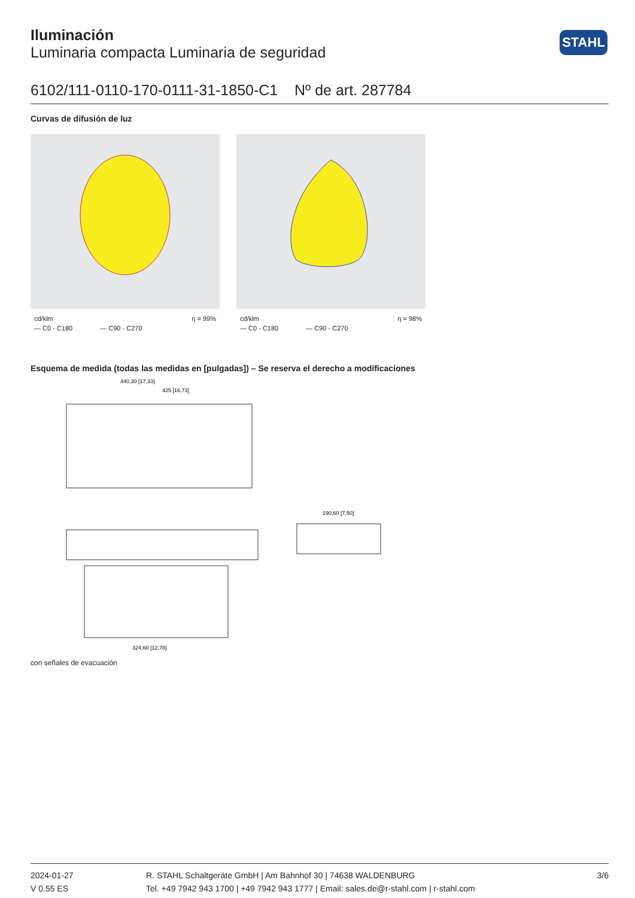Iluminación
Luminaria compacta Luminaria de seguridad
STAHL
6102/111-0110-170-0111-31-1850-C1 Nº de art. 287784
Curvas de difusión de luz
cd/klm η = 99%
— C0 - C180 — C90 - C270
cd/klm η = 98%
— C0 - C180 — C90 - C270
Esquema de medida (todas las medidas en [pulgadas]) – Se reserva el derecho a modificaciones
440,30 [17,33]
425 [16,73]
324,60 [12,78]
190,60 [7,50]
con señales de evacuación
2024-01-27
V 0.55 ES
R. STAHL Schaltgeräte GmbH | Am Bahnhof 30 | 74638 WALDENBURG
Tel. +49 7942 943 1700 | +49 7942 943 1777 | Email: sales.de@r-stahl.com | r-stahl.com
3/6